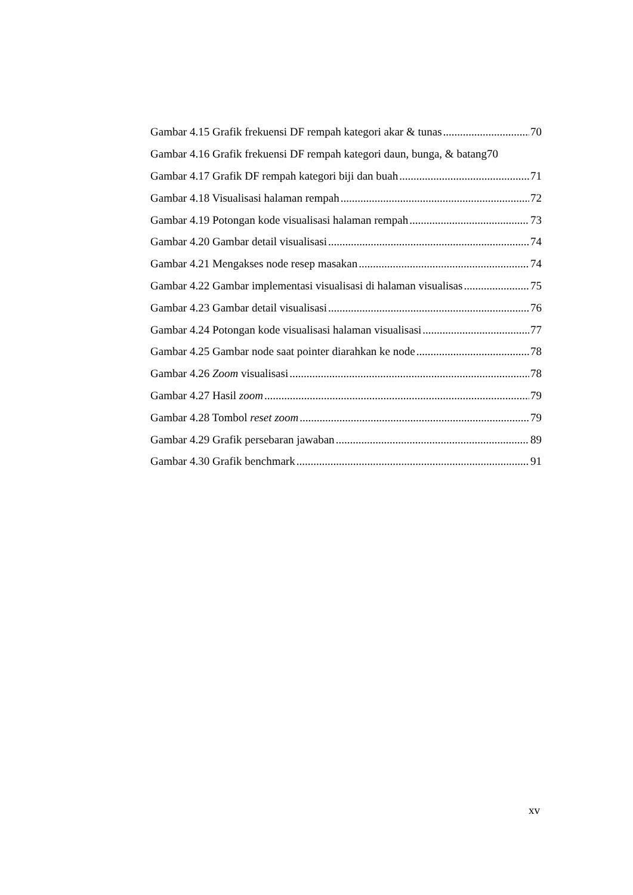Gambar 4.15 Grafik frekuensi DF rempah kategori akar & tunas 70
Gambar 4.16 Grafik frekuensi DF rempah kategori daun, bunga, & batang 70
Gambar 4.17 Grafik DF rempah kategori biji dan buah 71
Gambar 4.18 Visualisasi halaman rempah 72
Gambar 4.19 Potongan kode visualisasi halaman rempah 73
Gambar 4.20 Gambar detail visualisasi 74
Gambar 4.21 Mengakses node resep masakan 74
Gambar 4.22 Gambar implementasi visualisasi di halaman visualisas 75
Gambar 4.23 Gambar detail visualisasi 76
Gambar 4.24 Potongan kode visualisasi halaman visualisasi 77
Gambar 4.25 Gambar node saat pointer diarahkan ke node 78
Gambar 4.26 Zoom visualisasi 78
Gambar 4.27 Hasil zoom 79
Gambar 4.28 Tombol reset zoom 79
Gambar 4.29 Grafik persebaran jawaban 89
Gambar 4.30 Grafik benchmark 91
xv